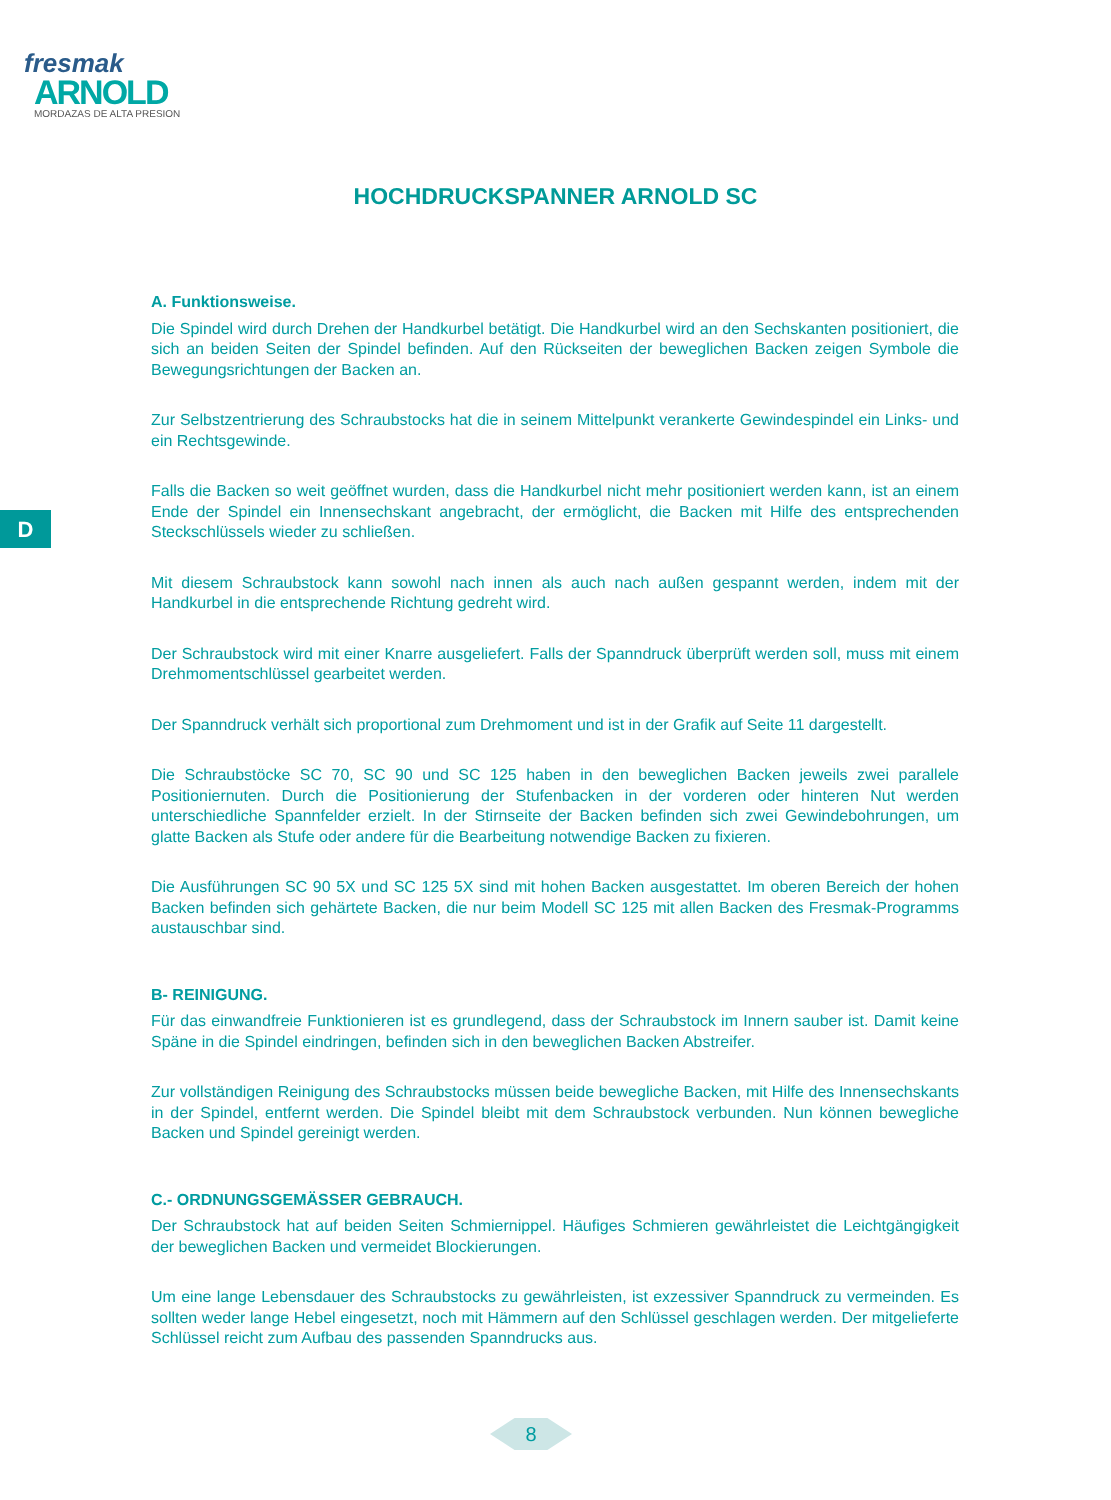fresmak
ARNOLD
MORDAZAS DE ALTA PRESION
HOCHDRUCKSPANNER ARNOLD SC
D
A. Funktionsweise.
Die Spindel wird durch Drehen der Handkurbel betätigt. Die Handkurbel wird an den Sechskanten positioniert, die sich an beiden Seiten der Spindel befinden. Auf den Rückseiten der beweglichen Backen zeigen Symbole die Bewegungsrichtungen der Backen an.
Zur Selbstzentrierung des Schraubstocks hat die in seinem Mittelpunkt verankerte Gewindespindel ein Links- und ein Rechtsgewinde.
Falls die Backen so weit geöffnet wurden, dass die Handkurbel nicht mehr positioniert werden kann, ist an einem Ende der Spindel ein Innensechskant angebracht, der ermöglicht, die Backen mit Hilfe des entsprechenden Steckschlüssels wieder zu schließen.
Mit diesem Schraubstock kann sowohl nach innen als auch nach außen gespannt werden, indem mit der Handkurbel in die entsprechende Richtung gedreht wird.
Der Schraubstock wird mit einer Knarre ausgeliefert. Falls der Spanndruck überprüft werden soll, muss mit einem Drehmomentschlüssel gearbeitet werden.
Der Spanndruck verhält sich proportional zum Drehmoment und ist in der Grafik auf Seite 11 dargestellt.
Die Schraubstöcke SC 70, SC 90 und SC 125 haben in den beweglichen Backen jeweils zwei parallele Positioniernuten. Durch die Positionierung der Stufenbacken in der vorderen oder hinteren Nut werden unterschiedliche Spannfelder erzielt. In der Stirnseite der Backen befinden sich zwei Gewindebohrungen, um glatte Backen als Stufe oder andere für die Bearbeitung notwendige Backen zu fixieren.
Die Ausführungen SC 90 5X und SC 125 5X sind mit hohen Backen ausgestattet. Im oberen Bereich der hohen Backen befinden sich gehärtete Backen, die nur beim Modell SC 125 mit allen Backen des Fresmak-Programms austauschbar sind.
B- REINIGUNG.
Für das einwandfreie Funktionieren ist es grundlegend, dass der Schraubstock im Innern sauber ist. Damit keine Späne in die Spindel eindringen, befinden sich in den beweglichen Backen Abstreifer.
Zur vollständigen Reinigung des Schraubstocks müssen beide bewegliche Backen, mit Hilfe des Innensechskants in der Spindel, entfernt werden. Die Spindel bleibt mit dem Schraubstock verbunden. Nun können bewegliche Backen und Spindel gereinigt werden.
C.- ORDNUNGSGEMÄSSER GEBRAUCH.
Der Schraubstock hat auf beiden Seiten Schmiernippel. Häufiges Schmieren gewährleistet die Leichtgängigkeit der beweglichen Backen und vermeidet Blockierungen.
Um eine lange Lebensdauer des Schraubstocks zu gewährleisten, ist exzessiver Spanndruck zu vermeinden. Es sollten weder lange Hebel eingesetzt, noch mit Hämmern auf den Schlüssel geschlagen werden. Der mitgelieferte Schlüssel reicht zum Aufbau des passenden Spanndrucks aus.
8